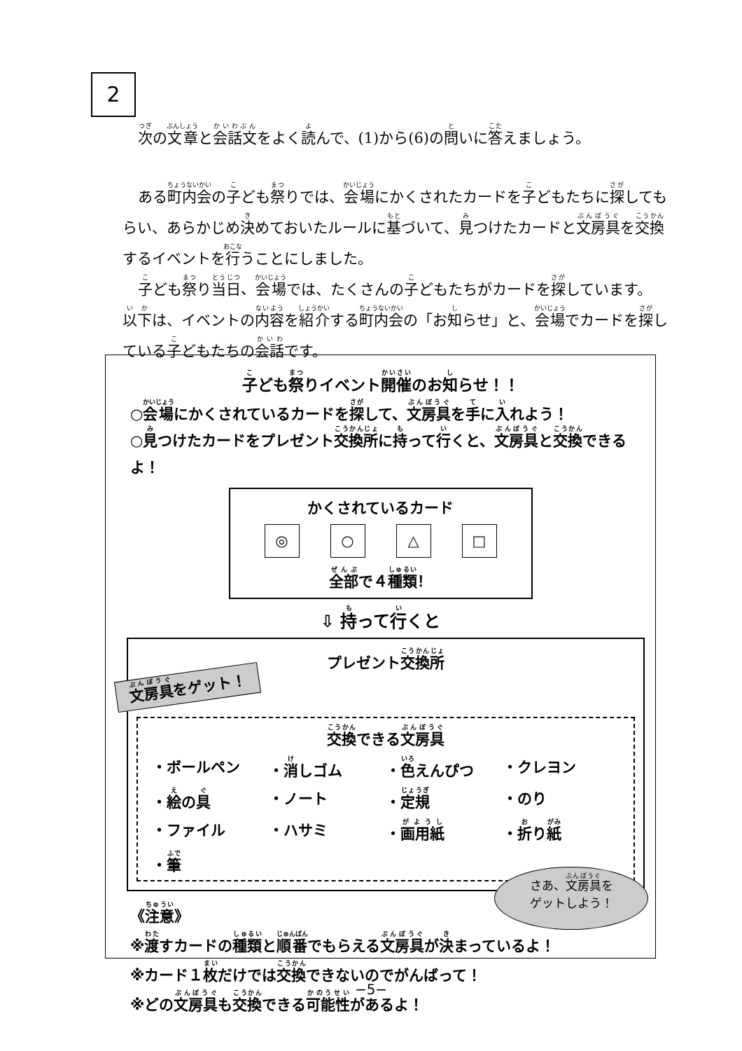2
次の文章と会話文をよく読んで、(1)から(6)の問いに答えましょう。
ある町内会の子ども祭りでは、会場にかくされたカードを子どもたちに探してもらい、あらかじめ決めておいたルールに基づいて、見つけたカードと文房具を交換するイベントを行うことにしました。
子ども祭り当日、会場では、たくさんの子どもたちがカードを探しています。以下は、イベントの内容を紹介する町内会の「お知らせ」と、会場でカードを探している子どもたちの会話です。
子ども祭りイベント開催のお知らせ！！
○会場にかくされているカードを探して、文房具を手に入れよう！
○見つけたカードをプレゼント交換所に持って行くと、文房具と交換できるよ！
かくされているカード
◎ ○ △ □
全部で４種類！
⇩ 持って行くと
プレゼント交換所
文房具をゲット！
交換できる文房具
・ボールペン
・消しゴム
・色えんぴつ
・クレヨン
・絵の具
・ノート
・定規
・のり
・ファイル
・ハサミ
・画用紙
・折り紙
・筆
《注意》
※渡すカードの種類と順番でもらえる文房具が決まっているよ！
※カード１枚だけでは交換できないのでがんばって！
※どの文房具も交換できる可能性があるよ！
さあ、文房具を
ゲットしよう！
−5−